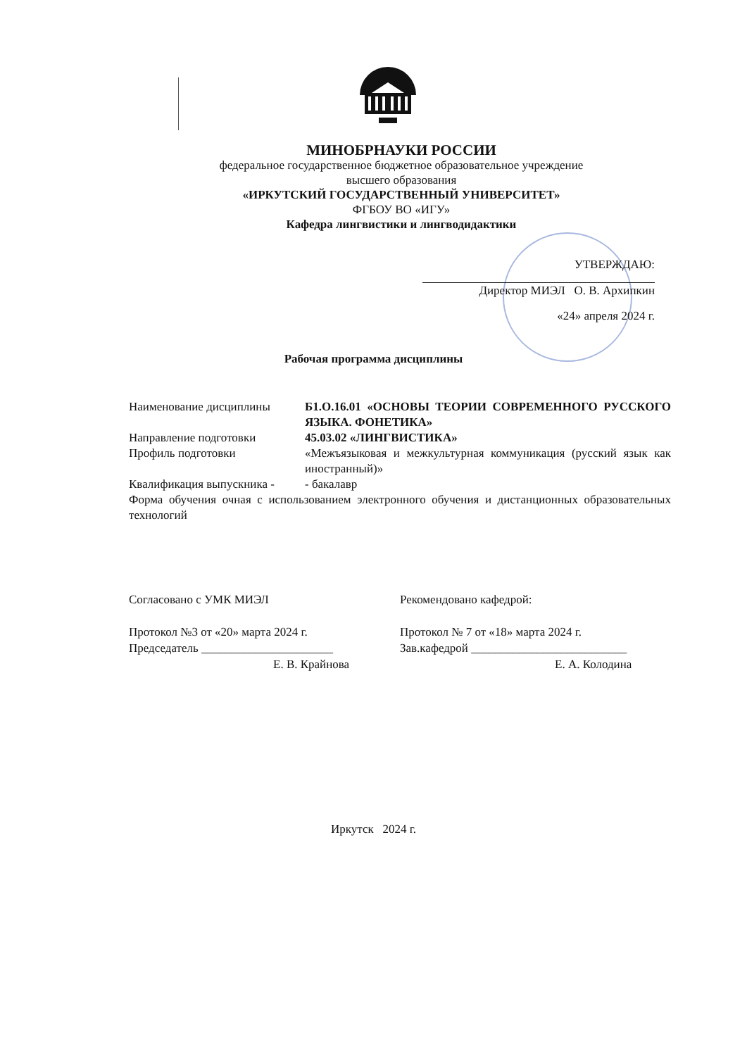МИНОБРНАУКИ РОССИИ
федеральное государственное бюджетное образовательное учреждение
высшего образования
«ИРКУТСКИЙ ГОСУДАРСТВЕННЫЙ УНИВЕРСИТЕТ»
ФГБОУ ВО «ИГУ»
Кафедра лингвистики и лингводидактики
УТВЕРЖДАЮ:
Директор МИЭЛ О. В. Архипкин
«24» апреля 2024 г.
Рабочая программа дисциплины
Наименование дисциплины Б1.О.16.01 «ОСНОВЫ ТЕОРИИ СОВРЕМЕННОГО РУССКОГО ЯЗЫКА. ФОНЕТИКА»
Направление подготовки 45.03.02 «ЛИНГВИСТИКА»
Профиль подготовки «Межъязыковая и межкультурная коммуникация (русский язык как иностранный)»
Квалификация выпускника -
- бакалавр
Форма обучения очная с использованием электронного обучения и дистанционных образовательных технологий
Согласовано с УМК МИЭЛ
Протокол №3 от «20» марта 2024 г.
Председатель ______________________
Е. В. Крайнова
Рекомендовано кафедрой:
Протокол № 7 от «18» марта 2024 г.
Зав.кафедрой __________________________
Е. А. Колодина
Иркутск 2024 г.